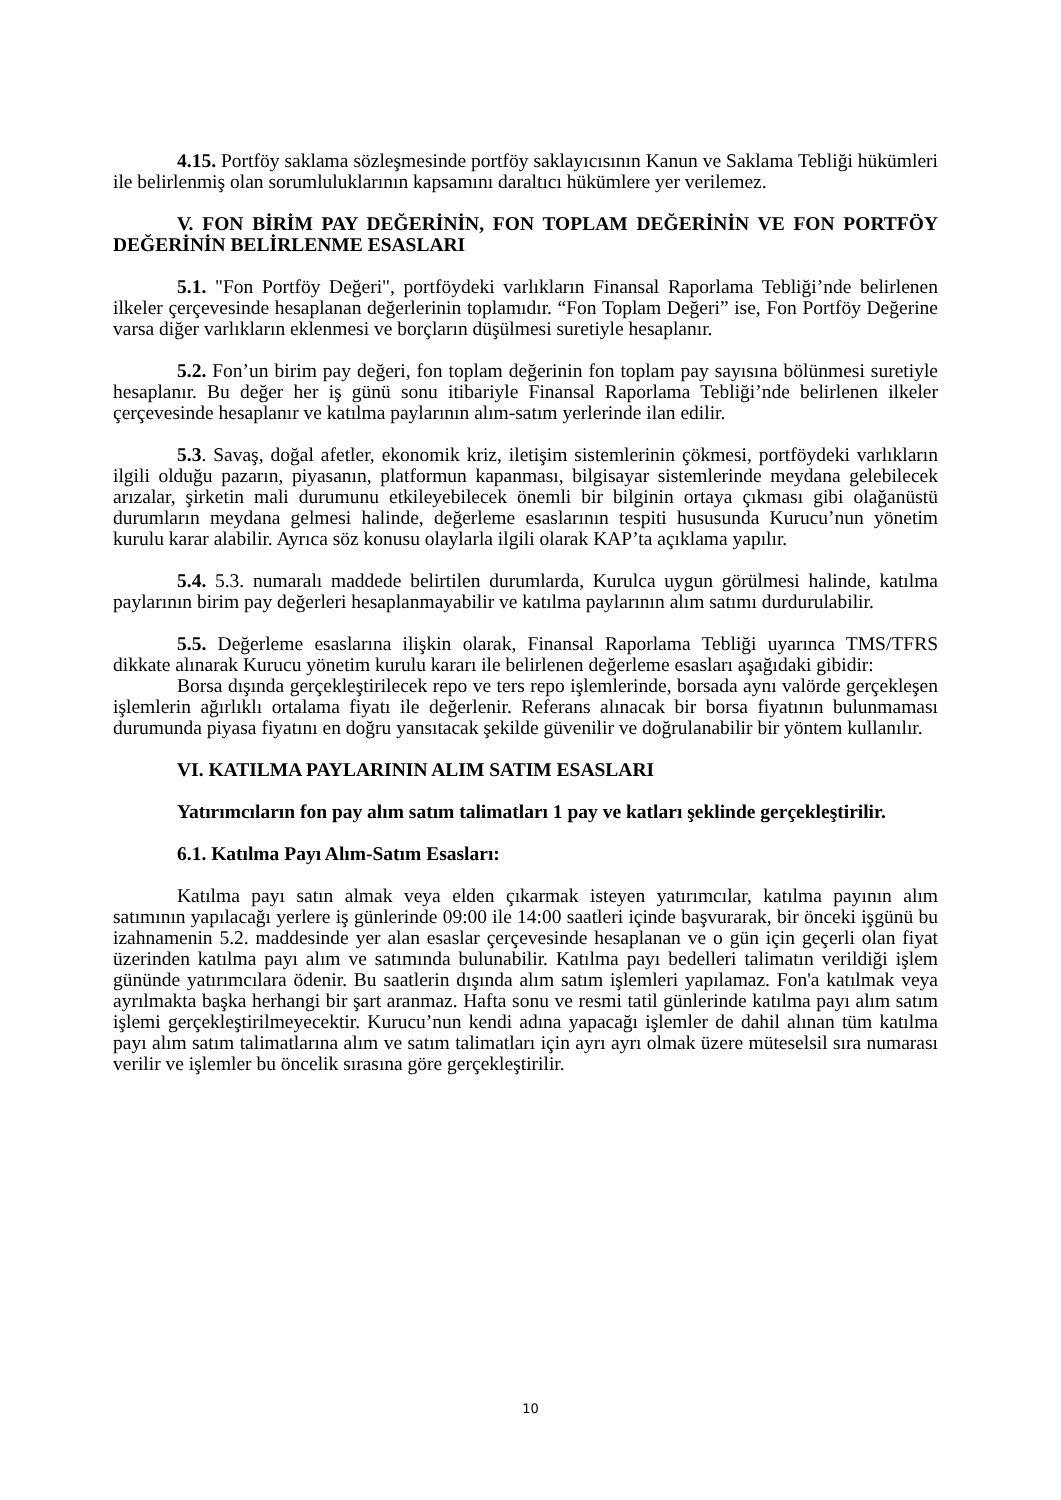4.15. Portföy saklama sözleşmesinde portföy saklayıcısının Kanun ve Saklama Tebliği hükümleri ile belirlenmiş olan sorumluluklarının kapsamını daraltıcı hükümlere yer verilemez.
V. FON BİRİM PAY DEĞERİNİN, FON TOPLAM DEĞERİNİN VE FON PORTFÖY DEĞERİNİN BELİRLENME ESASLARI
5.1. "Fon Portföy Değeri", portföydeki varlıkların Finansal Raporlama Tebliği’nde belirlenen ilkeler çerçevesinde hesaplanan değerlerinin toplamıdır. “Fon Toplam Değeri” ise, Fon Portföy Değerine varsa diğer varlıkların eklenmesi ve borçların düşülmesi suretiyle hesaplanır.
5.2. Fon’un birim pay değeri, fon toplam değerinin fon toplam pay sayısına bölünmesi suretiyle hesaplanır. Bu değer her iş günü sonu itibariyle Finansal Raporlama Tebliği’nde belirlenen ilkeler çerçevesinde hesaplanır ve katılma paylarının alım-satım yerlerinde ilan edilir.
5.3. Savaş, doğal afetler, ekonomik kriz, iletişim sistemlerinin çökmesi, portföydeki varlıkların ilgili olduğu pazarın, piyasanın, platformun kapanması, bilgisayar sistemlerinde meydana gelebilecek arızalar, şirketin mali durumunu etkileyebilecek önemli bir bilginin ortaya çıkması gibi olağanüstü durumların meydana gelmesi halinde, değerleme esaslarının tespiti hususunda Kurucu’nun yönetim kurulu karar alabilir. Ayrıca söz konusu olaylarla ilgili olarak KAP’ta açıklama yapılır.
5.4. 5.3. numaralı maddede belirtilen durumlarda, Kurulca uygun görülmesi halinde, katılma paylarının birim pay değerleri hesaplanmayabilir ve katılma paylarının alım satımı durdurulabilir.
5.5. Değerleme esaslarına ilişkin olarak, Finansal Raporlama Tebliği uyarınca TMS/TFRS dikkate alınarak Kurucu yönetim kurulu kararı ile belirlenen değerleme esasları aşağıdaki gibidir:
Borsa dışında gerçekleştirilecek repo ve ters repo işlemlerinde, borsada aynı valörde gerçekleşen işlemlerin ağırlıklı ortalama fiyatı ile değerlenir. Referans alınacak bir borsa fiyatının bulunmaması durumunda piyasa fiyatını en doğru yansıtacak şekilde güvenilir ve doğrulanabilir bir yöntem kullanılır.
VI. KATILMA PAYLARININ ALIM SATIM ESASLARI
Yatırımcıların fon pay alım satım talimatları 1 pay ve katları şeklinde gerçekleştirilir.
6.1. Katılma Payı Alım-Satım Esasları:
Katılma payı satın almak veya elden çıkarmak isteyen yatırımcılar, katılma payının alım satımının yapılacağı yerlere iş günlerinde 09:00 ile 14:00 saatleri içinde başvurarak, bir önceki işgünü bu izahnamenin 5.2. maddesinde yer alan esaslar çerçevesinde hesaplanan ve o gün için geçerli olan fiyat üzerinden katılma payı alım ve satımında bulunabilir. Katılma payı bedelleri talimatın verildiği işlem gününde yatırımcılara ödenir. Bu saatlerin dışında alım satım işlemleri yapılamaz. Fon'a katılmak veya ayrılmakta başka herhangi bir şart aranmaz. Hafta sonu ve resmi tatil günlerinde katılma payı alım satım işlemi gerçekleştirilmeyecektir. Kurucu’nun kendi adına yapacağı işlemler de dahil alınan tüm katılma payı alım satım talimatlarına alım ve satım talimatları için ayrı ayrı olmak üzere müteselsil sıra numarası verilir ve işlemler bu öncelik sırasına göre gerçekleştirilir.
10